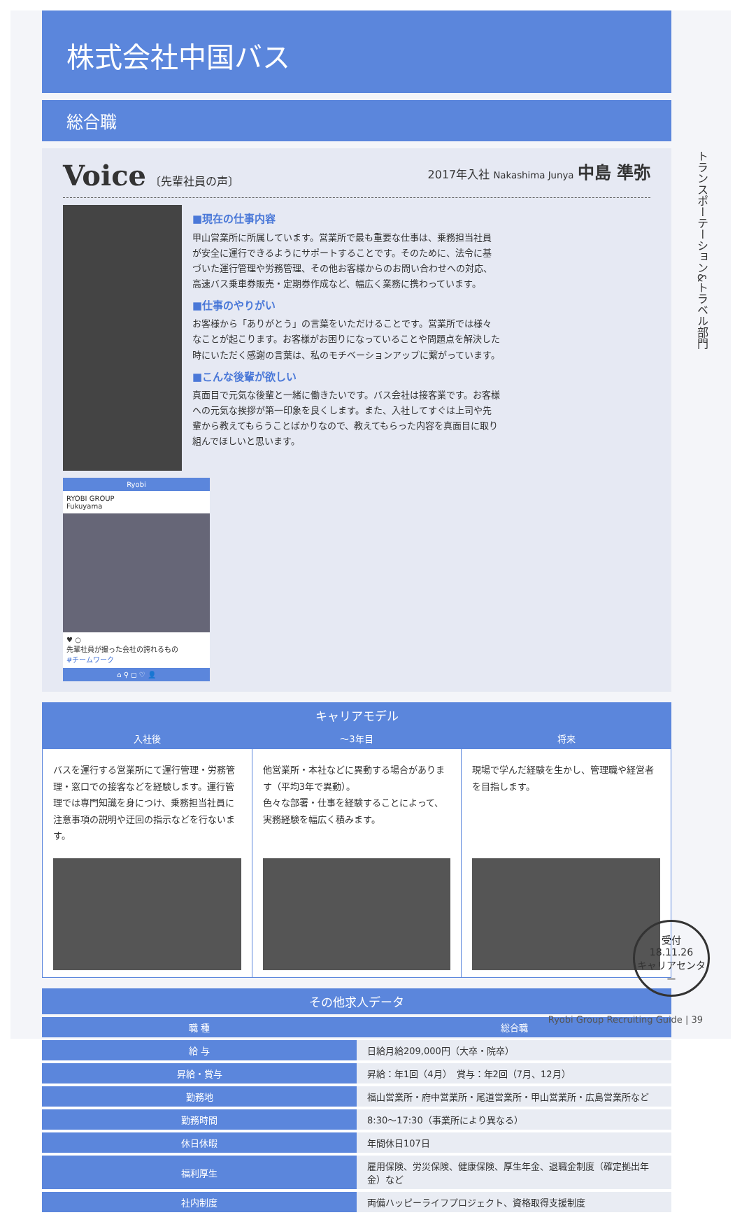株式会社中国バス
総合職
Voice 〔先輩社員の声〕 2017年入社 Nakashima Junya 中島 準弥
■現在の仕事内容
甲山営業所に所属しています。営業所で最も重要な仕事は、乗務担当社員が安全に運行できるようにサポートすることです。そのために、法令に基づいた運行管理や労務管理、その他お客様からのお問い合わせへの対応、高速バス乗車券販売・定期券作成など、幅広く業務に携わっています。
■仕事のやりがい
お客様から「ありがとう」の言葉をいただけることです。営業所では様々なことが起こります。お客様がお困りになっていることや問題点を解決した時にいただく感謝の言葉は、私のモチベーションアップに繋がっています。
■こんな後輩が欲しい
真面目で元気な後輩と一緒に働きたいです。バス会社は接客業です。お客様への元気な挨拶が第一印象を良くします。また、入社してすぐは上司や先輩から教えてもらうことばかりなので、教えてもらった内容を真面目に取り組んでほしいと思います。
Ryobi
RYOBI GROUP
Fukuyama
♥ ○
先輩社員が撮った会社の誇れるもの
#チームワーク
⌂ ⚲ ◻ ♡ 👤
キャリアモデル
入社後
バスを運行する営業所にて運行管理・労務管理・窓口での接客などを経験します。運行管理では専門知識を身につけ、乗務担当社員に注意事項の説明や迂回の指示などを行ないます。
～3年目
他営業所・本社などに異動する場合があります（平均3年で異動）。
色々な部署・仕事を経験することによって、実務経験を幅広く積みます。
将来
現場で学んだ経験を生かし、管理職や経営者を目指します。
その他求人データ
| 職 種 | 総合職 |
| --- | --- |
| 給 与 | 日給月給209,000円（大卒・院卒） |
| 昇給・賞与 | 昇給：年1回（4月） 賞与：年2回（7月、12月） |
| 勤務地 | 福山営業所・府中営業所・尾道営業所・甲山営業所・広島営業所など |
| 勤務時間 | 8:30～17:30（事業所により異なる） |
| 休日休暇 | 年間休日107日 |
| 福利厚生 | 雇用保険、労災保険、健康保険、厚生年金、退職金制度（確定拠出年金）など |
| 社内制度 | 両備ハッピーライフプロジェクト、資格取得支援制度 |
トランスポーテーション&トラベル部門
受付
18.11.26
キャリアセンター
Ryobi Group Recruiting Guide | 39